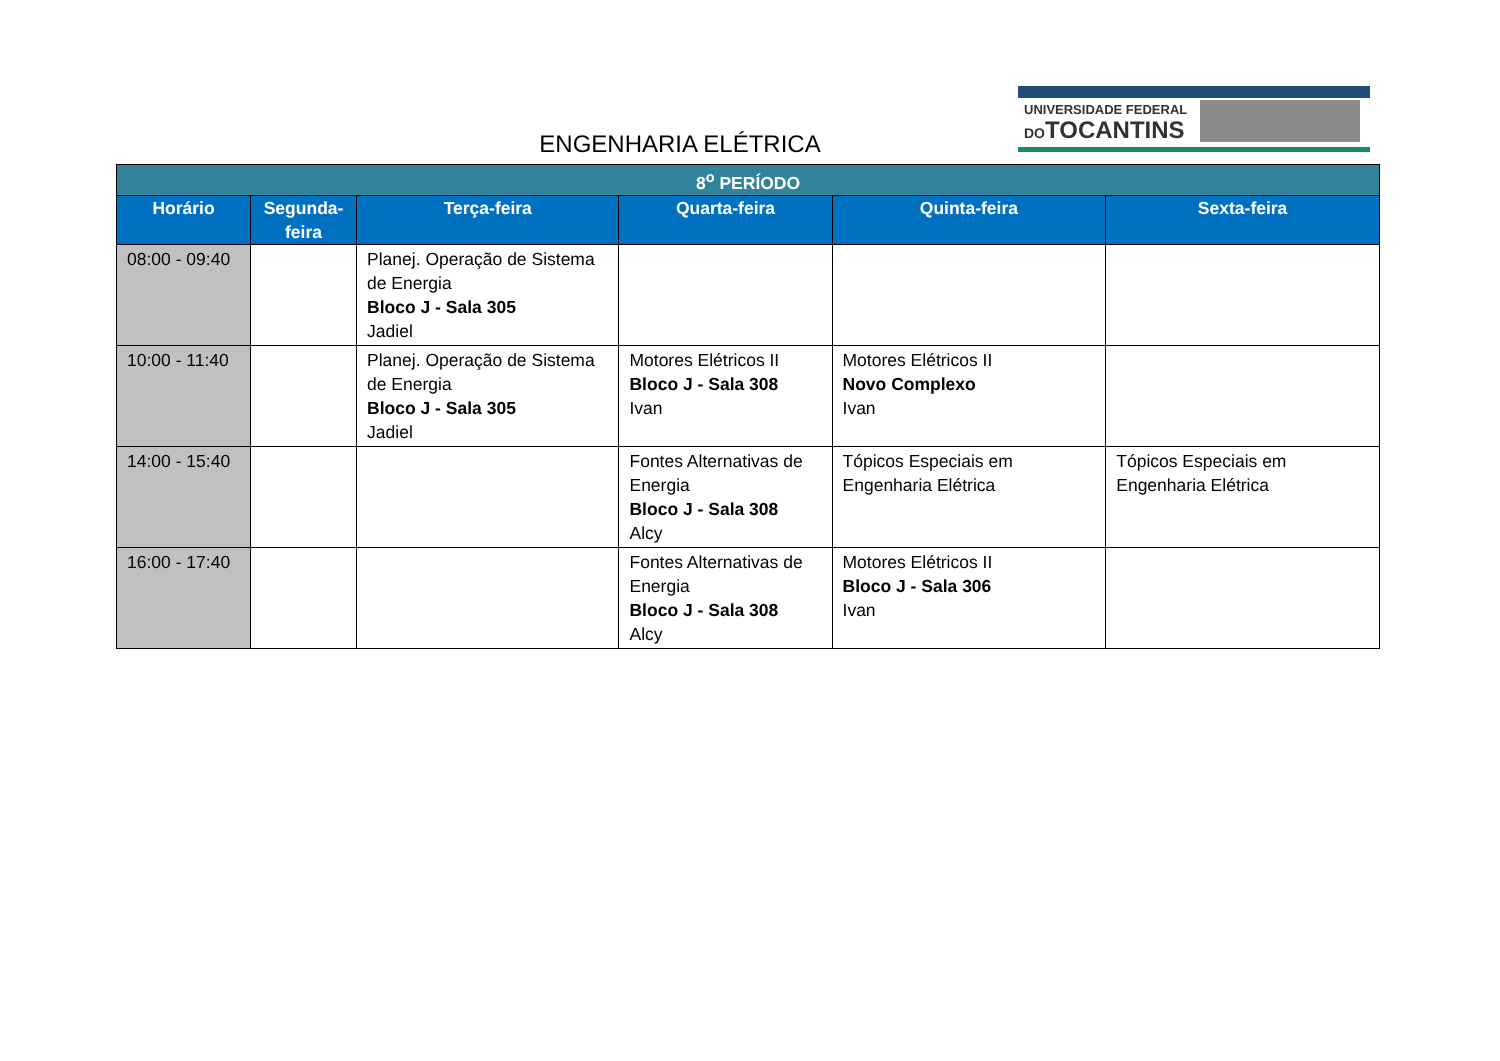ENGENHARIA ELÉTRICA
UNIVERSIDADE FEDERAL
DOTOCANTINS
| 8<sup>o</sup> PERÍODO | | | | | |
| --- | --- | --- | --- | --- | --- |
| Horário | Segunda-feira | Terça-feira | Quarta-feira | Quinta-feira | Sexta-feira |
| 08:00 - 09:40 | | Planej. Operação de Sistema de Energia Bloco J - Sala 305 Jadiel | | | |
| 10:00 - 11:40 | | Planej. Operação de Sistema de Energia Bloco J - Sala 305 Jadiel | Motores Elétricos II Bloco J - Sala 308 Ivan | Motores Elétricos II Novo Complexo Ivan | |
| 14:00 - 15:40 | | | Fontes Alternativas de Energia Bloco J - Sala 308 Alcy | Tópicos Especiais em Engenharia Elétrica | Tópicos Especiais em Engenharia Elétrica |
| 16:00 - 17:40 | | | Fontes Alternativas de Energia Bloco J - Sala 308 Alcy | Motores Elétricos II Bloco J - Sala 306 Ivan | |